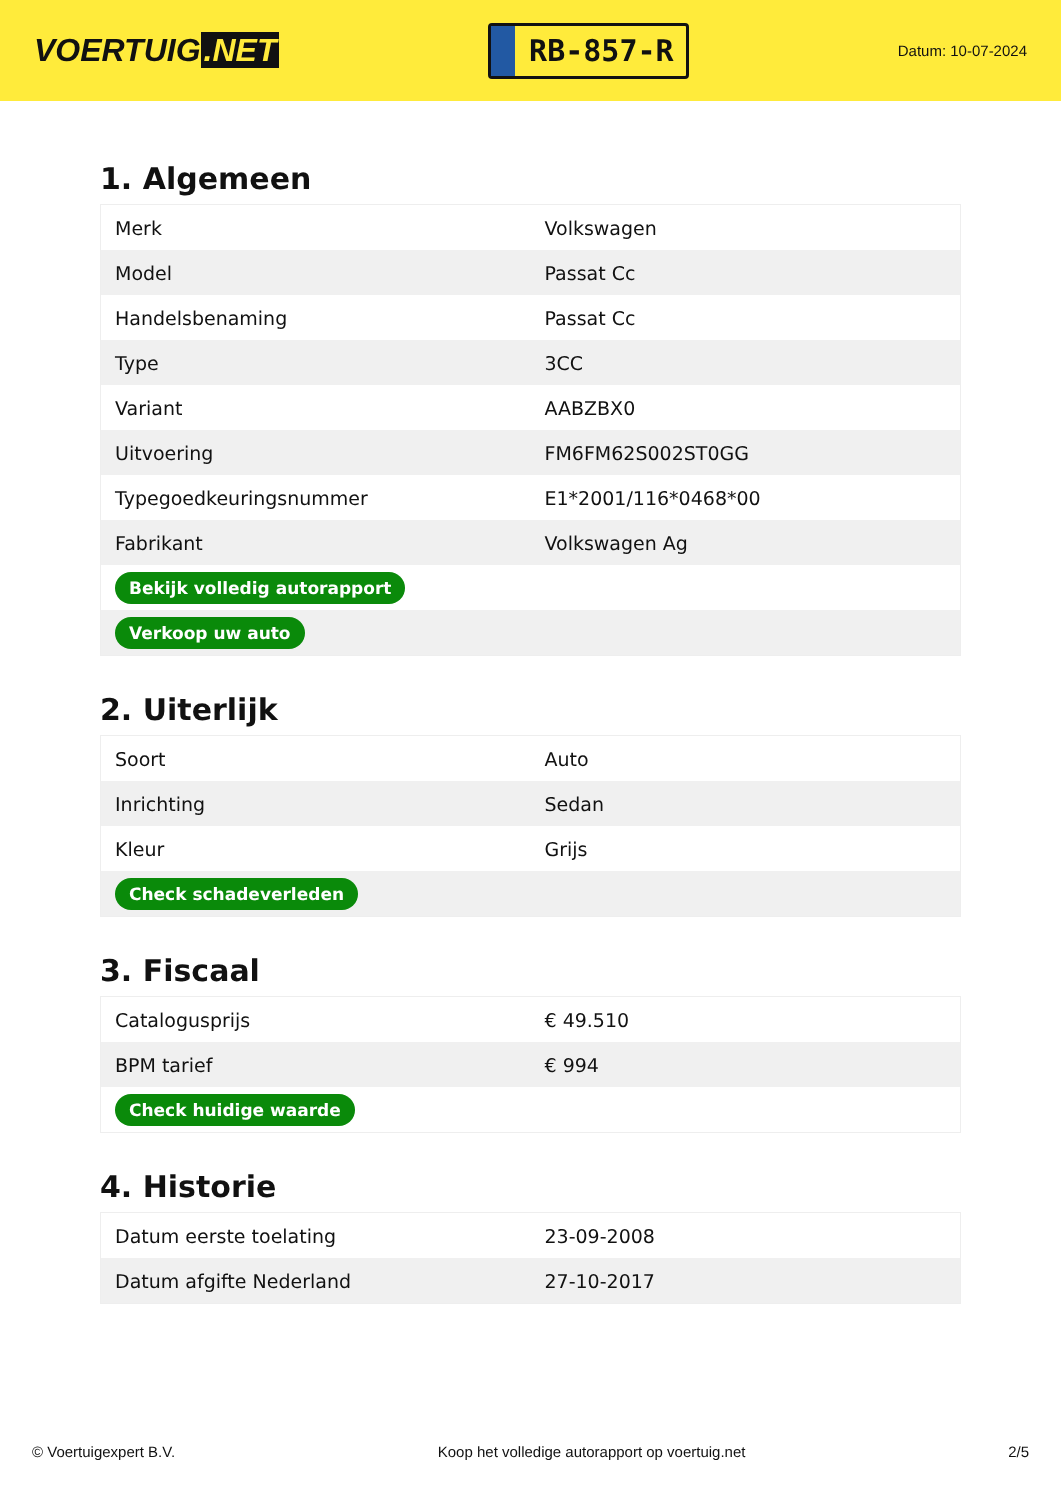VOERTUIG.NET
RB-857-R
Datum: 10-07-2024
1. Algemeen
| Merk | Volkswagen |
| Model | Passat Cc |
| Handelsbenaming | Passat Cc |
| Type | 3CC |
| Variant | AABZBX0 |
| Uitvoering | FM6FM62S002ST0GG |
| Typegoedkeuringsnummer | E1*2001/116*0468*00 |
| Fabrikant | Volkswagen Ag |
| Bekijk volledig autorapport | |
| Verkoop uw auto | |
2. Uiterlijk
| Soort | Auto |
| Inrichting | Sedan |
| Kleur | Grijs |
| Check schadeverleden | |
3. Fiscaal
| Catalogusprijs | € 49.510 |
| BPM tarief | € 994 |
| Check huidige waarde | |
4. Historie
| Datum eerste toelating | 23-09-2008 |
| Datum afgifte Nederland | 27-10-2017 |
© Voertuigexpert B.V. Koop het volledige autorapport op voertuig.net 2/5